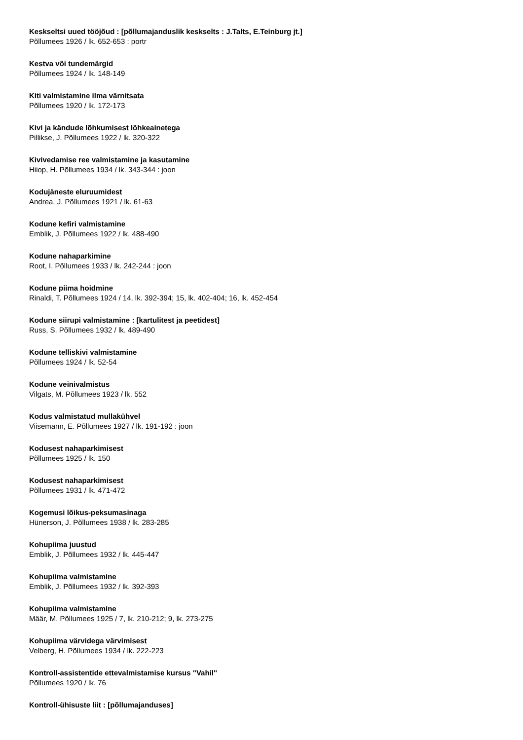Keskseltsi uued tööjõud : [põllumajanduslik keskselts : J.Talts, E.Teinburg jt.]
Põllumees 1926 / lk. 652-653 : portr
Kestva või tundemärgid
Põllumees 1924 / lk. 148-149
Kiti valmistamine ilma värnitsata
Põllumees 1920 / lk. 172-173
Kivi ja kändude lõhkumisest lõhkeainetega
Pillikse, J. Põllumees 1922 / lk. 320-322
Kivivedamise ree valmistamine ja kasutamine
Hiiop, H. Põllumees 1934 / lk. 343-344 : joon
Kodujäneste eluruumidest
Andrea, J. Põllumees 1921 / lk. 61-63
Kodune kefiri valmistamine
Emblik, J. Põllumees 1922 / lk. 488-490
Kodune nahaparkimine
Root, I. Põllumees 1933 / lk. 242-244 : joon
Kodune piima hoidmine
Rinaldi, T. Põllumees 1924 / 14, lk. 392-394; 15, lk. 402-404; 16, lk. 452-454
Kodune siirupi valmistamine : [kartulitest ja peetidest]
Russ, S. Põllumees 1932 / lk. 489-490
Kodune telliskivi valmistamine
Põllumees 1924 / lk. 52-54
Kodune veinivalmistus
Vilgats, M. Põllumees 1923 / lk. 552
Kodus valmistatud mullakühvel
Viisemann, E. Põllumees 1927 / lk. 191-192 : joon
Kodusest nahaparkimisest
Põllumees 1925 / lk. 150
Kodusest nahaparkimisest
Põllumees 1931 / lk. 471-472
Kogemusi lõikus-peksumasinaga
Hünerson, J. Põllumees 1938 / lk. 283-285
Kohupiima juustud
Emblik, J. Põllumees 1932 / lk. 445-447
Kohupiima valmistamine
Emblik, J. Põllumees 1932 / lk. 392-393
Kohupiima valmistamine
Määr, M. Põllumees 1925 / 7, lk. 210-212; 9, lk. 273-275
Kohupiima värvidega värvimisest
Velberg, H. Põllumees 1934 / lk. 222-223
Kontroll-assistentide ettevalmistamise kursus "Vahil"
Põllumees 1920 / lk. 76
Kontroll-ühisuste liit : [põllumajanduses]